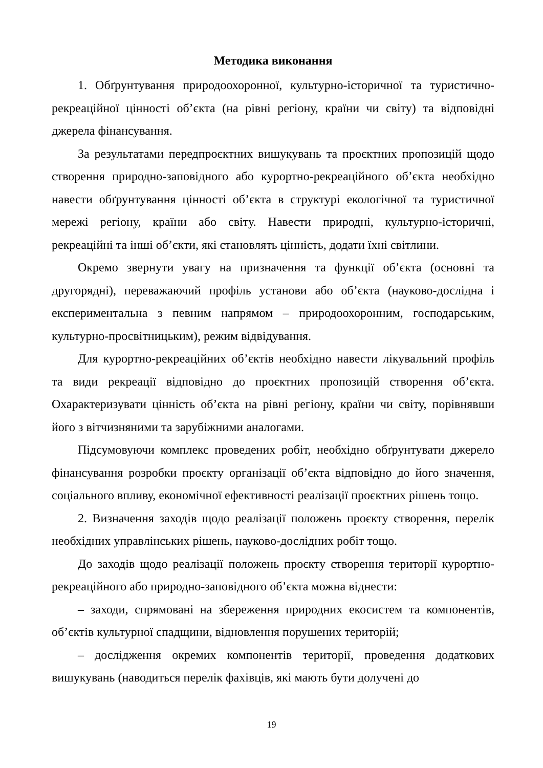Методика виконання
1. Обґрунтування природоохоронної, культурно-історичної та туристично-рекреаційної цінності об’єкта (на рівні регіону, країни чи світу) та відповідні джерела фінансування.
За результатами передпроєктних вишукувань та проєктних пропозицій щодо створення природно-заповідного або курортно-рекреаційного об’єкта необхідно навести обґрунтування цінності об’єкта в структурі екологічної та туристичної мережі регіону, країни або світу. Навести природні, культурно-історичні, рекреаційні та інші об’єкти, які становлять цінність, додати їхні світлини.
Окремо звернути увагу на призначення та функції об’єкта (основні та другорядні), переважаючий профіль установи або об’єкта (науково-дослідна і експериментальна з певним напрямом – природоохоронним, господарським, культурно-просвітницьким), режим відвідування.
Для курортно-рекреаційних об’єктів необхідно навести лікувальний профіль та види рекреації відповідно до проєктних пропозицій створення об’єкта. Охарактеризувати цінність об’єкта на рівні регіону, країни чи світу, порівнявши його з вітчизняними та зарубіжними аналогами.
Підсумовуючи комплекс проведених робіт, необхідно обґрунтувати джерело фінансування розробки проєкту організації об’єкта відповідно до його значення, соціального впливу, економічної ефективності реалізації проєктних рішень тощо.
2. Визначення заходів щодо реалізації положень проєкту створення, перелік необхідних управлінських рішень, науково-дослідних робіт тощо.
До заходів щодо реалізації положень проєкту створення території курортно-рекреаційного або природно-заповідного об’єкта можна віднести:
– заходи, спрямовані на збереження природних екосистем та компонентів, об’єктів культурної спадщини, відновлення порушених територій;
– дослідження окремих компонентів території, проведення додаткових вишукувань (наводиться перелік фахівців, які мають бути долучені до
19